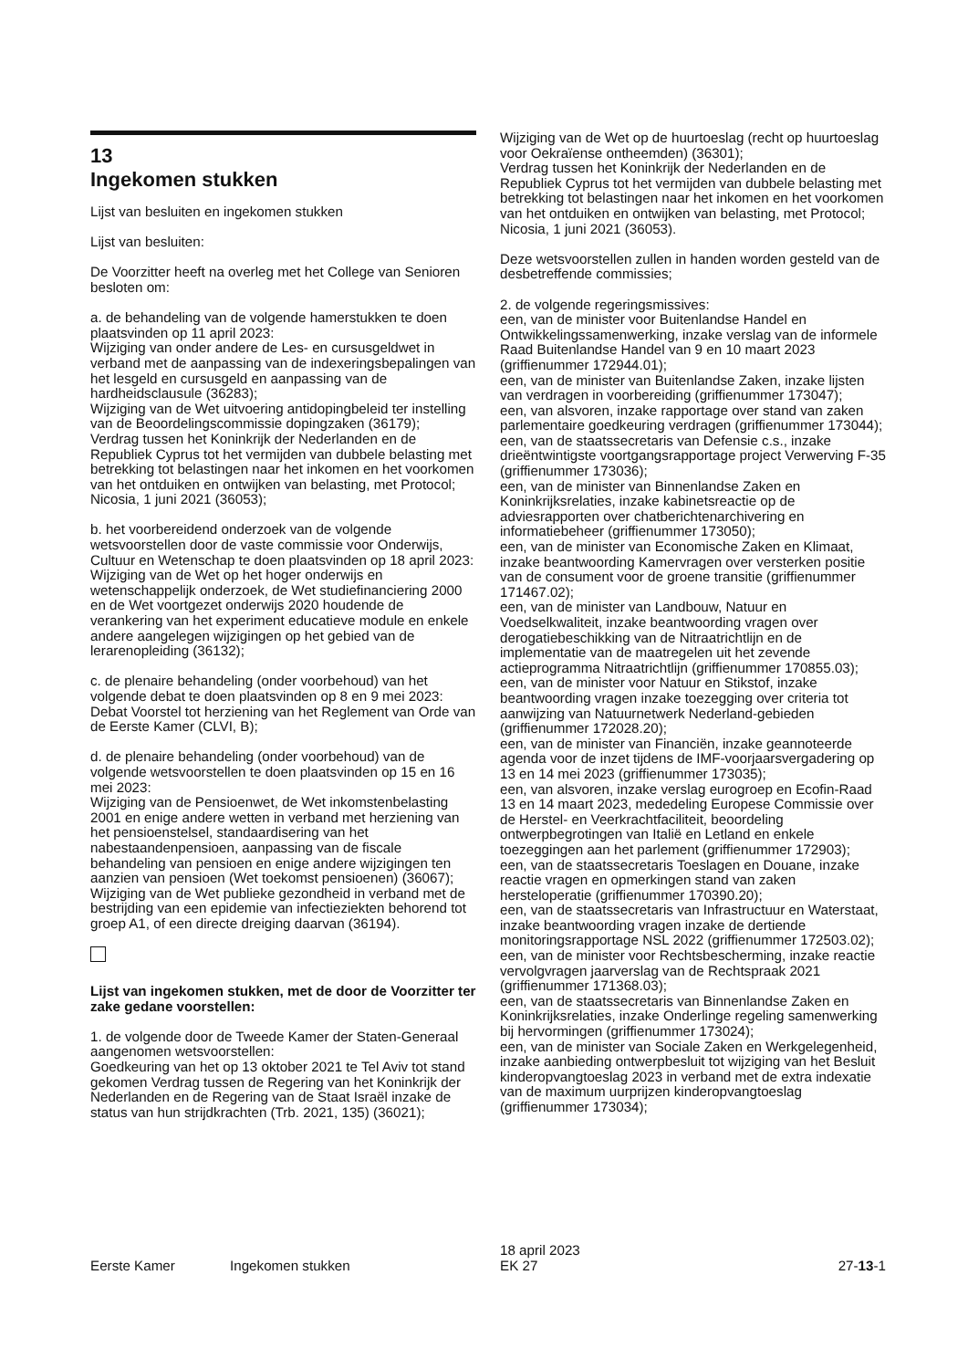13
Ingekomen stukken
Lijst van besluiten en ingekomen stukken
Lijst van besluiten:
De Voorzitter heeft na overleg met het College van Senioren besloten om:
a. de behandeling van de volgende hamerstukken te doen plaatsvinden op 11 april 2023:
Wijziging van onder andere de Les- en cursusgeldwet in verband met de aanpassing van de indexeringsbepalingen van het lesgeld en cursusgeld en aanpassing van de hardheidsclausule (36283);
Wijziging van de Wet uitvoering antidopingbeleid ter instelling van de Beoordelingscommissie dopingzaken (36179);
Verdrag tussen het Koninkrijk der Nederlanden en de Republiek Cyprus tot het vermijden van dubbele belasting met betrekking tot belastingen naar het inkomen en het voorkomen van het ontduiken en ontwijken van belasting, met Protocol; Nicosia, 1 juni 2021 (36053);
b. het voorbereidend onderzoek van de volgende wetsvoorstellen door de vaste commissie voor Onderwijs, Cultuur en Wetenschap te doen plaatsvinden op 18 april 2023:
Wijziging van de Wet op het hoger onderwijs en wetenschappelijk onderzoek, de Wet studiefinanciering 2000 en de Wet voortgezet onderwijs 2020 houdende de verankering van het experiment educatieve module en enkele andere aangelegen wijzigingen op het gebied van de lerarenopleiding (36132);
c. de plenaire behandeling (onder voorbehoud) van het volgende debat te doen plaatsvinden op 8 en 9 mei 2023:
Debat Voorstel tot herziening van het Reglement van Orde van de Eerste Kamer (CLVI, B);
d. de plenaire behandeling (onder voorbehoud) van de volgende wetsvoorstellen te doen plaatsvinden op 15 en 16 mei 2023:
Wijziging van de Pensioenwet, de Wet inkomstenbelasting 2001 en enige andere wetten in verband met herziening van het pensioenstelsel, standaardisering van het nabestaandenpensioen, aanpassing van de fiscale behandeling van pensioen en enige andere wijzigingen ten aanzien van pensioen (Wet toekomst pensioenen) (36067);
Wijziging van de Wet publieke gezondheid in verband met de bestrijding van een epidemie van infectieziekten behorend tot groep A1, of een directe dreiging daarvan (36194).
Lijst van ingekomen stukken, met de door de Voorzitter ter zake gedane voorstellen:
1. de volgende door de Tweede Kamer der Staten-Generaal aangenomen wetsvoorstellen:
Goedkeuring van het op 13 oktober 2021 te Tel Aviv tot stand gekomen Verdrag tussen de Regering van het Koninkrijk der Nederlanden en de Regering van de Staat Israël inzake de status van hun strijdkrachten (Trb. 2021, 135) (36021);
Wijziging van de Wet op de huurtoeslag (recht op huurtoeslag voor Oekraïense ontheemden) (36301);
Verdrag tussen het Koninkrijk der Nederlanden en de Republiek Cyprus tot het vermijden van dubbele belasting met betrekking tot belastingen naar het inkomen en het voorkomen van het ontduiken en ontwijken van belasting, met Protocol; Nicosia, 1 juni 2021 (36053).
Deze wetsvoorstellen zullen in handen worden gesteld van de desbetreffende commissies;
2. de volgende regeringsmissives:
een, van de minister voor Buitenlandse Handel en Ontwikkelingssamenwerking, inzake verslag van de informele Raad Buitenlandse Handel van 9 en 10 maart 2023 (griffienummer 172944.01);
een, van de minister van Buitenlandse Zaken, inzake lijsten van verdragen in voorbereiding (griffienummer 173047);
een, van alsvoren, inzake rapportage over stand van zaken parlementaire goedkeuring verdragen (griffienummer 173044);
een, van de staatssecretaris van Defensie c.s., inzake drieëntwintigste voortgangsrapportage project Verwerving F-35 (griffienummer 173036);
een, van de minister van Binnenlandse Zaken en Koninkrijksrelaties, inzake kabinetsreactie op de adviesrapporten over chatberichtenarchivering en informatiebeheer (griffienummer 173050);
een, van de minister van Economische Zaken en Klimaat, inzake beantwoording Kamervragen over versterken positie van de consument voor de groene transitie (griffienummer 171467.02);
een, van de minister van Landbouw, Natuur en Voedselkwaliteit, inzake beantwoording vragen over derogatiebeschikking van de Nitraatrichtlijn en de implementatie van de maatregelen uit het zevende actieprogramma Nitraatrichtlijn (griffienummer 170855.03);
een, van de minister voor Natuur en Stikstof, inzake beantwoording vragen inzake toezegging over criteria tot aanwijzing van Natuurnetwerk Nederland-gebieden (griffienummer 172028.20);
een, van de minister van Financiën, inzake geannoteerde agenda voor de inzet tijdens de IMF-voorjaarsvergadering op 13 en 14 mei 2023 (griffienummer 173035);
een, van alsvoren, inzake verslag eurogroep en Ecofin-Raad 13 en 14 maart 2023, mededeling Europese Commissie over de Herstel- en Veerkrachtfaciliteit, beoordeling ontwerpbegrotingen van Italië en Letland en enkele toezeggingen aan het parlement (griffienummer 172903);
een, van de staatssecretaris Toeslagen en Douane, inzake reactie vragen en opmerkingen stand van zaken hersteloperatie (griffienummer 170390.20);
een, van de staatssecretaris van Infrastructuur en Waterstaat, inzake beantwoording vragen inzake de dertiende monitoringsrapportage NSL 2022 (griffienummer 172503.02);
een, van de minister voor Rechtsbescherming, inzake reactie vervolgvragen jaarverslag van de Rechtspraak 2021 (griffienummer 171368.03);
een, van de staatssecretaris van Binnenlandse Zaken en Koninkrijksrelaties, inzake Onderlinge regeling samenwerking bij hervormingen (griffienummer 173024);
een, van de minister van Sociale Zaken en Werkgelegenheid, inzake aanbieding ontwerpbesluit tot wijziging van het Besluit kinderopvangtoeslag 2023 in verband met de extra indexatie van de maximum uurprijzen kinderopvangtoeslag (griffienummer 173034);
Eerste Kamer
Ingekomen stukken
18 april 2023
EK 27
27-13-1